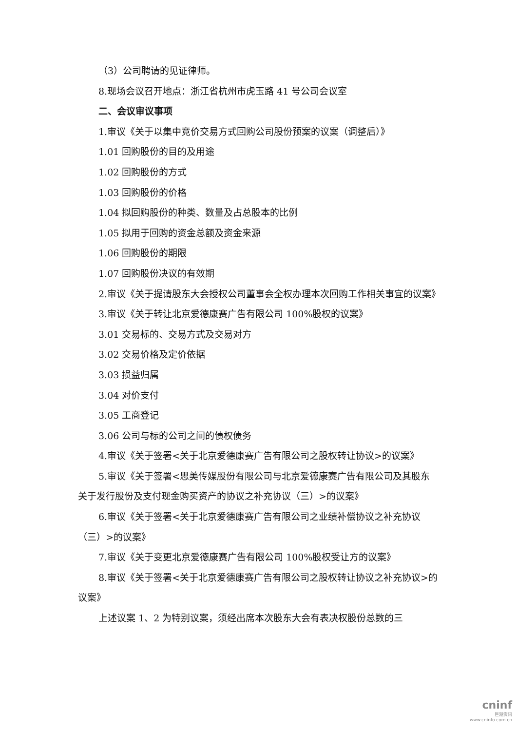（3）公司聘请的见证律师。
8.现场会议召开地点：浙江省杭州市虎玉路 41 号公司会议室
二、会议审议事项
1.审议《关于以集中竞价交易方式回购公司股份预案的议案（调整后）》
1.01 回购股份的目的及用途
1.02 回购股份的方式
1.03 回购股份的价格
1.04 拟回购股份的种类、数量及占总股本的比例
1.05 拟用于回购的资金总额及资金来源
1.06 回购股份的期限
1.07 回购股份决议的有效期
2.审议《关于提请股东大会授权公司董事会全权办理本次回购工作相关事宜的议案》
3.审议《关于转让北京爱德康赛广告有限公司 100%股权的议案》
3.01 交易标的、交易方式及交易对方
3.02 交易价格及定价依据
3.03 损益归属
3.04 对价支付
3.05 工商登记
3.06 公司与标的公司之间的债权债务
4.审议《关于签署<关于北京爱德康赛广告有限公司之股权转让协议>的议案》
5.审议《关于签署<思美传媒股份有限公司与北京爱德康赛广告有限公司及其股东关于发行股份及支付现金购买资产的协议之补充协议（三）>的议案》
6.审议《关于签署<关于北京爱德康赛广告有限公司之业绩补偿协议之补充协议（三）>的议案》
7.审议《关于变更北京爱德康赛广告有限公司 100%股权受让方的议案》
8.审议《关于签署<关于北京爱德康赛广告有限公司之股权转让协议之补充协议>的议案》
上述议案 1、2 为特别议案，须经出席本次股东大会有表决权股份总数的三
cninf
巨潮资讯
www.cninfo.com.cn